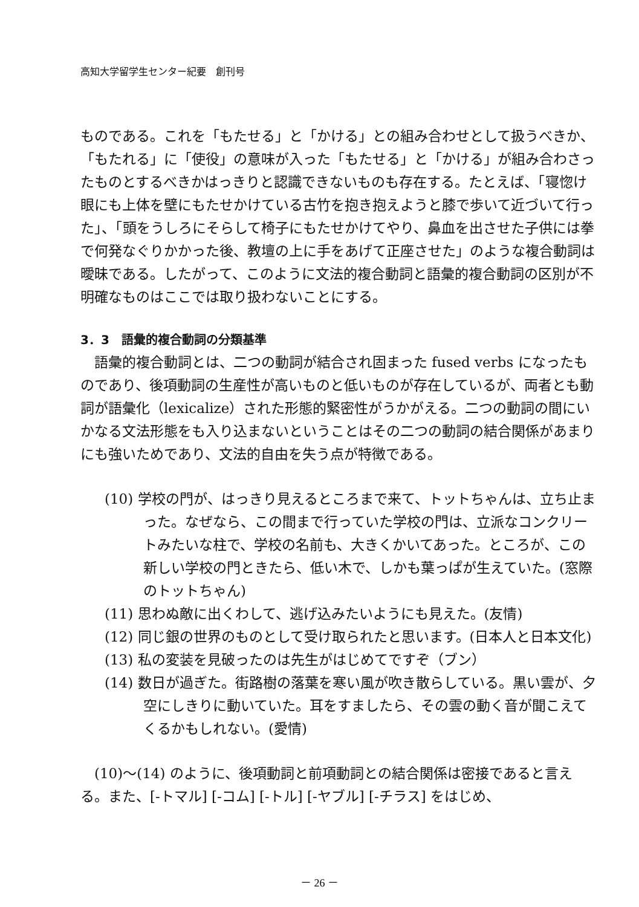高知大学留学生センター紀要　創刊号
ものである。これを「もたせる」と「かける」との組み合わせとして扱うべきか、「もたれる」に「使役」の意味が入った「もたせる」と「かける」が組み合わさったものとするべきかはっきりと認識できないものも存在する。たとえば、「寝惚け眼にも上体を壁にもたせかけている古竹を抱き抱えようと膝で歩いて近づいて行った」、「頭をうしろにそらして椅子にもたせかけてやり、鼻血を出させた子供には拳で何発なぐりかかった後、教壇の上に手をあげて正座させた」のような複合動詞は曖昧である。したがって、このように文法的複合動詞と語彙的複合動詞の区別が不明確なものはここでは取り扱わないことにする。
3．3　語彙的複合動詞の分類基準
　語彙的複合動詞とは、二つの動詞が結合され固まった fused verbs になったものであり、後項動詞の生産性が高いものと低いものが存在しているが、両者とも動詞が語彙化（lexicalize）された形態的緊密性がうかがえる。二つの動詞の間にいかなる文法形態をも入り込まないということはその二つの動詞の結合関係があまりにも強いためであり、文法的自由を失う点が特徴である。
(10) 学校の門が、はっきり見えるところまで来て、トットちゃんは、立ち止まった。なぜなら、この間まで行っていた学校の門は、立派なコンクリートみたいな柱で、学校の名前も、大きくかいてあった。ところが、この新しい学校の門ときたら、低い木で、しかも葉っぱが生えていた。(窓際のトットちゃん)
(11) 思わぬ敵に出くわして、逃げ込みたいようにも見えた。(友情)
(12) 同じ銀の世界のものとして受け取られたと思います。(日本人と日本文化)
(13) 私の変装を見破ったのは先生がはじめてですぞ（ブン）
(14) 数日が過ぎた。街路樹の落葉を寒い風が吹き散らしている。黒い雲が、夕空にしきりに動いていた。耳をすましたら、その雲の動く音が聞こえてくるかもしれない。(愛情)
　(10)～(14) のように、後項動詞と前項動詞との結合関係は密接であると言える。また、[-トマル] [-コム] [-トル] [-ヤブル] [-チラス] をはじめ、
－ 26 －